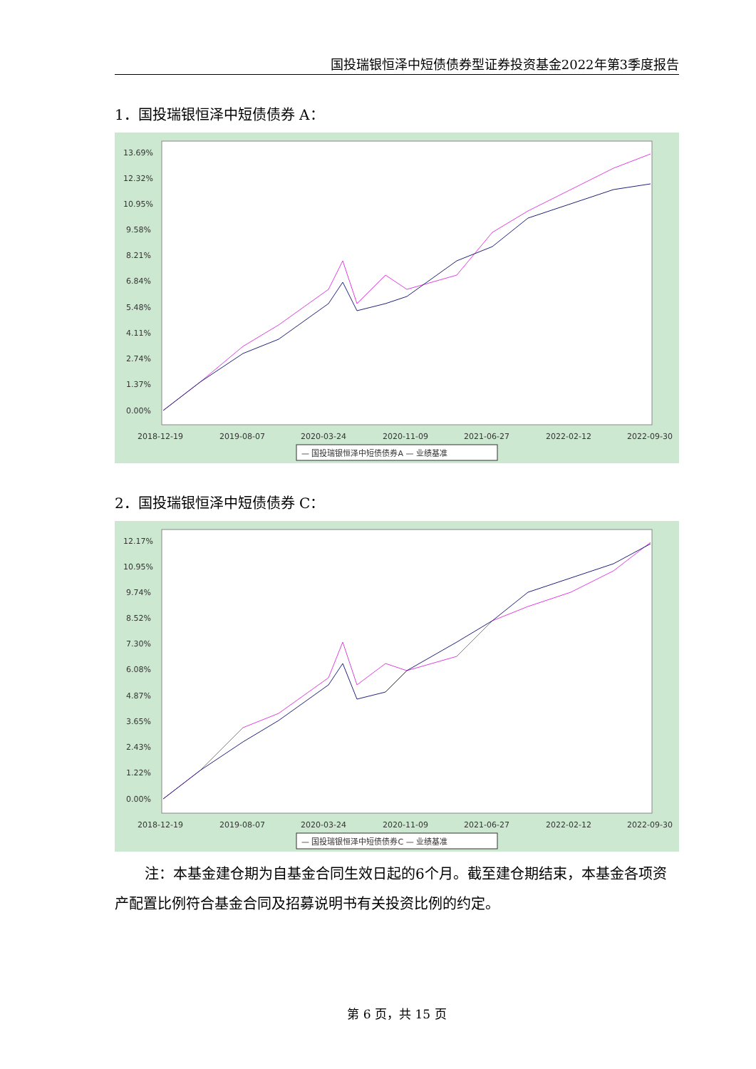国投瑞银恒泽中短债债券型证券投资基金2022年第3季度报告
1．国投瑞银恒泽中短债债券 A：
13.69%
12.32%
10.95%
9.58%
8.21%
6.84%
5.48%
4.11%
2.74%
1.37%
0.00%
2018-12-19
2019-08-07
2020-03-24
2020-11-09
2021-06-27
2022-02-12
2022-09-30
— 国投瑞银恒泽中短债债券A — 业绩基准
2．国投瑞银恒泽中短债债券 C：
12.17%
10.95%
9.74%
8.52%
7.30%
6.08%
4.87%
3.65%
2.43%
1.22%
0.00%
2018-12-19
2019-08-07
2020-03-24
2020-11-09
2021-06-27
2022-02-12
2022-09-30
— 国投瑞银恒泽中短债债券C — 业绩基准
注：本基金建仓期为自基金合同生效日起的6个月。截至建仓期结束，本基金各项资产配置比例符合基金合同及招募说明书有关投资比例的约定。
第 6 页，共 15 页